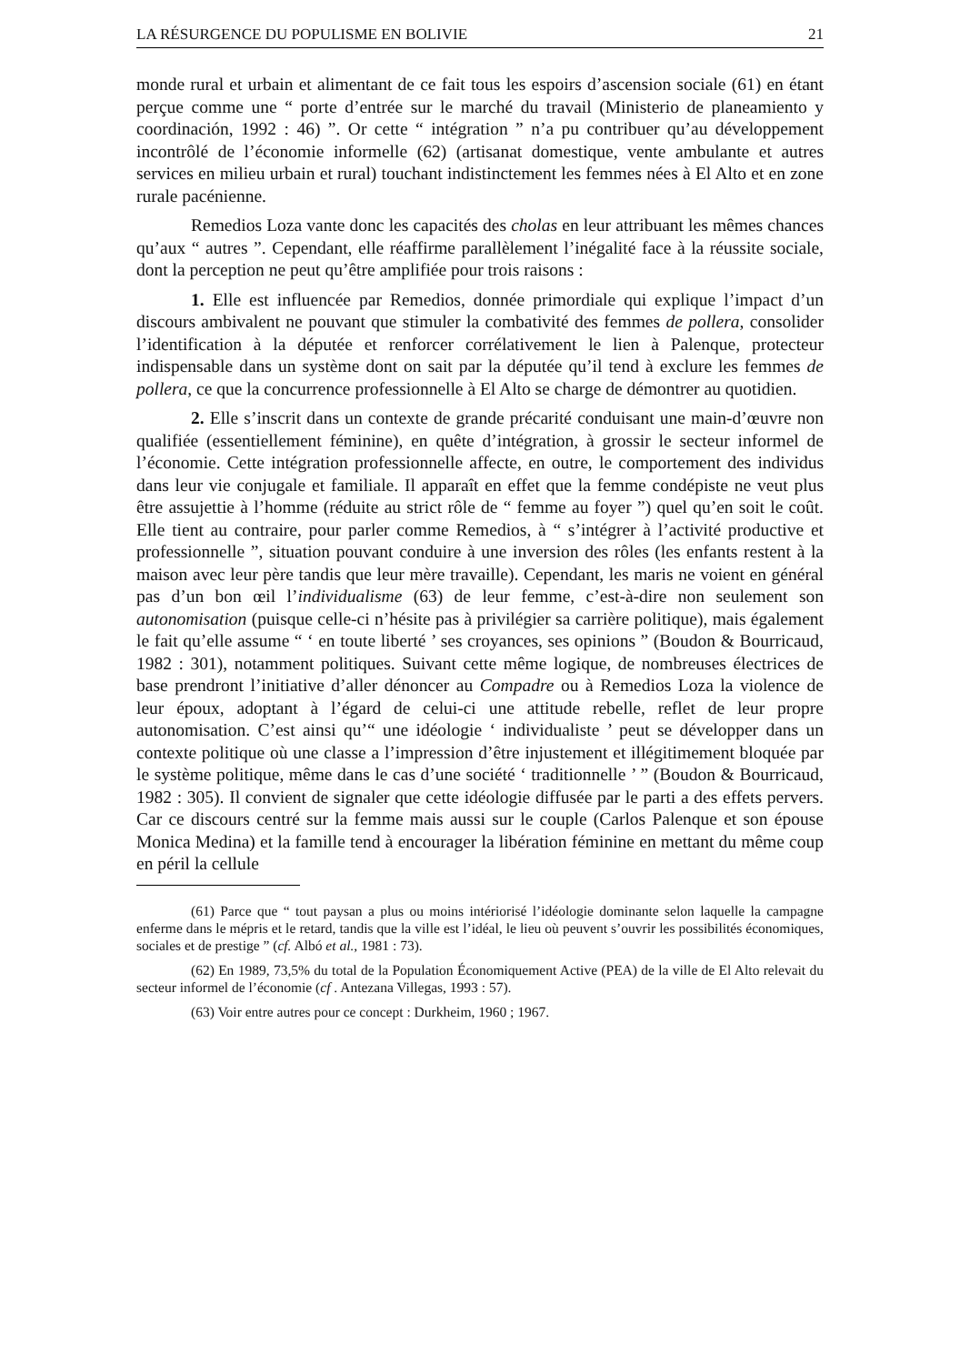LA RÉSURGENCE DU POPULISME EN BOLIVIE 21
monde rural et urbain et alimentant de ce fait tous les espoirs d’ascension sociale (61) en étant perçue comme une “ porte d’entrée sur le marché du travail (Ministerio de planeamiento y coordinación, 1992 : 46) ”. Or cette “ intégration ” n’a pu contribuer qu’au développement incontrôlé de l’économie informelle (62) (artisanat domestique, vente ambulante et autres services en milieu urbain et rural) touchant indistinctement les femmes nées à El Alto et en zone rurale pacénienne.
Remedios Loza vante donc les capacités des cholas en leur attribuant les mêmes chances qu’aux “ autres ”. Cependant, elle réaffirme parallèlement l’inégalité face à la réussite sociale, dont la perception ne peut qu’être amplifiée pour trois raisons :
1. Elle est influencée par Remedios, donnée primordiale qui explique l’impact d’un discours ambivalent ne pouvant que stimuler la combativité des femmes de pollera, consolider l’identification à la députée et renforcer corrélativement le lien à Palenque, protecteur indispensable dans un système dont on sait par la députée qu’il tend à exclure les femmes de pollera, ce que la concurrence professionnelle à El Alto se charge de démontrer au quotidien.
2. Elle s’inscrit dans un contexte de grande précarité conduisant une main-d’œuvre non qualifiée (essentiellement féminine), en quête d’intégration, à grossir le secteur informel de l’économie. Cette intégration professionnelle affecte, en outre, le comportement des individus dans leur vie conjugale et familiale. Il apparaît en effet que la femme condépiste ne veut plus être assujettie à l’homme (réduite au strict rôle de “ femme au foyer ”) quel qu’en soit le coût. Elle tient au contraire, pour parler comme Remedios, à “ s’intégrer à l’activité productive et professionnelle ”, situation pouvant conduire à une inversion des rôles (les enfants restent à la maison avec leur père tandis que leur mère travaille). Cependant, les maris ne voient en général pas d’un bon œil l’individualisme (63) de leur femme, c’est-à-dire non seulement son autonomisation (puisque celle-ci n’hésite pas à privilégier sa carrière politique), mais également le fait qu’elle assume “ ‘ en toute liberté ’ ses croyances, ses opinions ” (Boudon & Bourricaud, 1982 : 301), notamment politiques. Suivant cette même logique, de nombreuses électrices de base prendront l’initiative d’aller dénoncer au Compadre ou à Remedios Loza la violence de leur époux, adoptant à l’égard de celui-ci une attitude rebelle, reflet de leur propre autonomisation. C’est ainsi qu’“ une idéologie ‘ individualiste ’ peut se développer dans un contexte politique où une classe a l’impression d’être injustement et illégitimement bloquée par le système politique, même dans le cas d’une société ‘ traditionnelle ’ ” (Boudon & Bourricaud, 1982 : 305). Il convient de signaler que cette idéologie diffusée par le parti a des effets pervers. Car ce discours centré sur la femme mais aussi sur le couple (Carlos Palenque et son épouse Monica Medina) et la famille tend à encourager la libération féminine en mettant du même coup en péril la cellule
(61) Parce que “ tout paysan a plus ou moins intériorisé l’idéologie dominante selon laquelle la campagne enferme dans le mépris et le retard, tandis que la ville est l’idéal, le lieu où peuvent s’ouvrir les possibilités économiques, sociales et de prestige ” (cf. Albó et al., 1981 : 73).
(62) En 1989, 73,5% du total de la Population Économiquement Active (PEA) de la ville de El Alto relevait du secteur informel de l’économie (cf . Antezana Villegas, 1993 : 57).
(63) Voir entre autres pour ce concept : Durkheim, 1960 ; 1967.